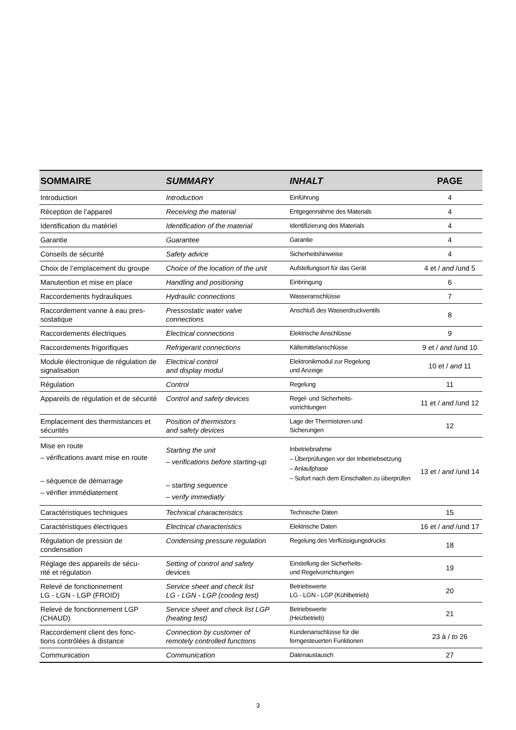| SOMMAIRE | SUMMARY | INHALT | PAGE |
| --- | --- | --- | --- |
| Introduction | Introduction | Einführung | 4 |
| Réception de l’appareil | Receiving the material | Entgegennahme des Materials | 4 |
| Identification du matériel | Identification of the material | Identifizierung des Materials | 4 |
| Garantie | Guarantee | Garantie | 4 |
| Conseils de sécurité | Safety advice | Sicherheitshinweise | 4 |
| Choix de l’emplacement du groupe | Choice of the location of the unit | Aufstellungsort für das Gerät | 4 et / and /und 5 |
| Manutention et mise en place | Handling and positioning | Einbringung | 6 |
| Raccordements hydrauliques | Hydraulic connections | Wasseranschlüsse | 7 |
| Raccordement vanne à eau pres- sostatique | Pressostatic water valve connections | Anschluß des Wasserdruckventils | 8 |
| Raccordements électriques | Electrical connections | Elektrische Anschlüsse | 9 |
| Raccordements frigorifiques | Refrigerant connections | Kältemittelanschlüsse | 9 et / and /und 10 |
| Module électronique de régulation de signalisation | Electrical control and display modul | Elektronikmodul zur Regelung und Anzeige | 10 et / and 11 |
| Régulation | Control | Regelung | 11 |
| Appareils de régulation et de sécurité | Control and safety devices | Regel- und Sicherheits- vorrichtungen | 11 et / and /und 12 |
| Emplacement des thermistances et sécurités | Position of thermistors and safety devices | Lage der Thermistoren und Sicherungen | 12 |
| Mise en route – vérifications avant mise en route – séquence de démarrage – vérifier immédiatement | Starting the unit – verifications before starting-up – starting sequence – verify immediatly | Inbetriebnahme – Überprüfungen vor der Inbetriebsetzung – Anlaufphase – Sofort nach dem Einschalten zu überprüfen | 13 et / and /und 14 |
| Caractéristiques techniques | Technical characteristics | Technische Daten | 15 |
| Caractéristiques électriques | Electrical characteristics | Elektrische Daten | 16 et / and /und 17 |
| Régulation de pression de condensation | Condensing pressure regulation | Regelung des Verflüssigungsdrucks | 18 |
| Réglage des appareils de sécu- rité et régulation | Setting of control and safety devices | Einstellung der Sicherheits- und Regelvorrichtungen | 19 |
| Relevé de fonctionnement LG - LGN - LGP (FROID) | Service sheet and check list LG - LGN - LGP (cooling test) | Betriebswerte LG - LGN - LGP (Kühlbetrieb) | 20 |
| Relevé de fonctionnement LGP (CHAUD) | Service sheet and check list LGP (heating test) | Betriebswerte (Heizbetrieb) | 21 |
| Raccordement client des fonc- tions contrôlées à distance | Connection by customer of remotely controlled functions | Kundenanschlüsse für die ferngesteuerten Funktionen | 23 à / to 26 |
| Communication | Communication | Datenaustausch | 27 |
3